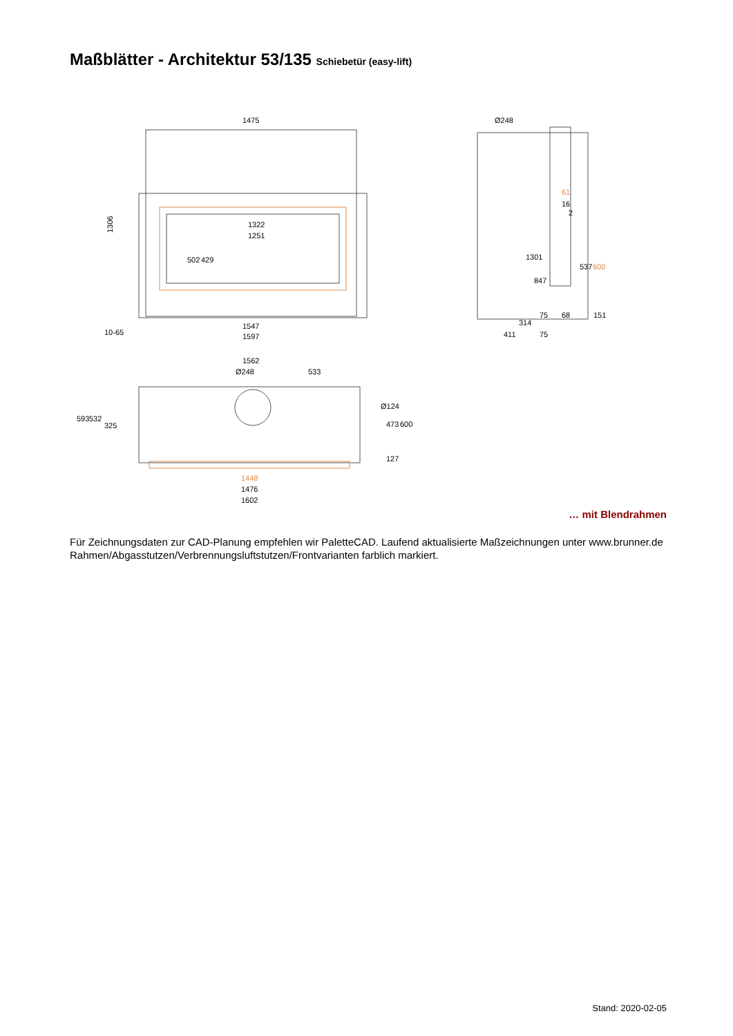Maßblätter - Architektur 53/135 Schiebetür (easy-lift)
1475
1306
1322
1251
502
429
1547
1597
10-65
Ø248
1301
847
61
16
2
537
600
75
68
151
314
411
75
1562
Ø248
533
593
532
325
Ø124
473
600
127
1448
1476
1602
… mit Blendrahmen
Für Zeichnungsdaten zur CAD-Planung empfehlen wir PaletteCAD. Laufend aktualisierte Maßzeichnungen unter www.brunner.de
Rahmen/Abgasstutzen/Verbrennungsluftstutzen/Frontvarianten farblich markiert.
Stand: 2020-02-05